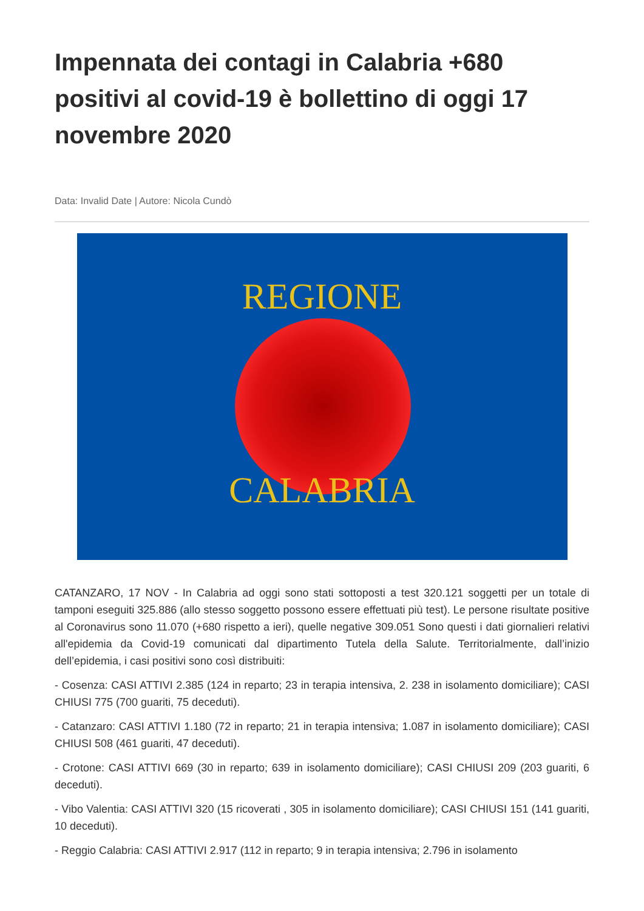Impennata dei contagi in Calabria +680 positivi al covid-19 è bollettino di oggi 17 novembre 2020
Data: Invalid Date | Autore: Nicola Cundò
REGIONE
CALABRIA
CATANZARO, 17 NOV - In Calabria ad oggi sono stati sottoposti a test 320.121 soggetti per un totale di tamponi eseguiti 325.886 (allo stesso soggetto possono essere effettuati più test). Le persone risultate positive al Coronavirus sono 11.070 (+680 rispetto a ieri), quelle negative 309.051 Sono questi i dati giornalieri relativi all'epidemia da Covid-19 comunicati dal dipartimento Tutela della Salute. Territorialmente, dall’inizio dell’epidemia, i casi positivi sono così distribuiti:
- Cosenza: CASI ATTIVI 2.385 (124 in reparto; 23 in terapia intensiva, 2. 238 in isolamento domiciliare); CASI CHIUSI 775 (700 guariti, 75 deceduti).
- Catanzaro: CASI ATTIVI 1.180 (72 in reparto; 21 in terapia intensiva; 1.087 in isolamento domiciliare); CASI CHIUSI 508 (461 guariti, 47 deceduti).
- Crotone: CASI ATTIVI 669 (30 in reparto; 639 in isolamento domiciliare); CASI CHIUSI 209 (203 guariti, 6 deceduti).
- Vibo Valentia: CASI ATTIVI 320 (15 ricoverati , 305 in isolamento domiciliare); CASI CHIUSI 151 (141 guariti, 10 deceduti).
- Reggio Calabria: CASI ATTIVI 2.917 (112 in reparto; 9 in terapia intensiva; 2.796 in isolamento